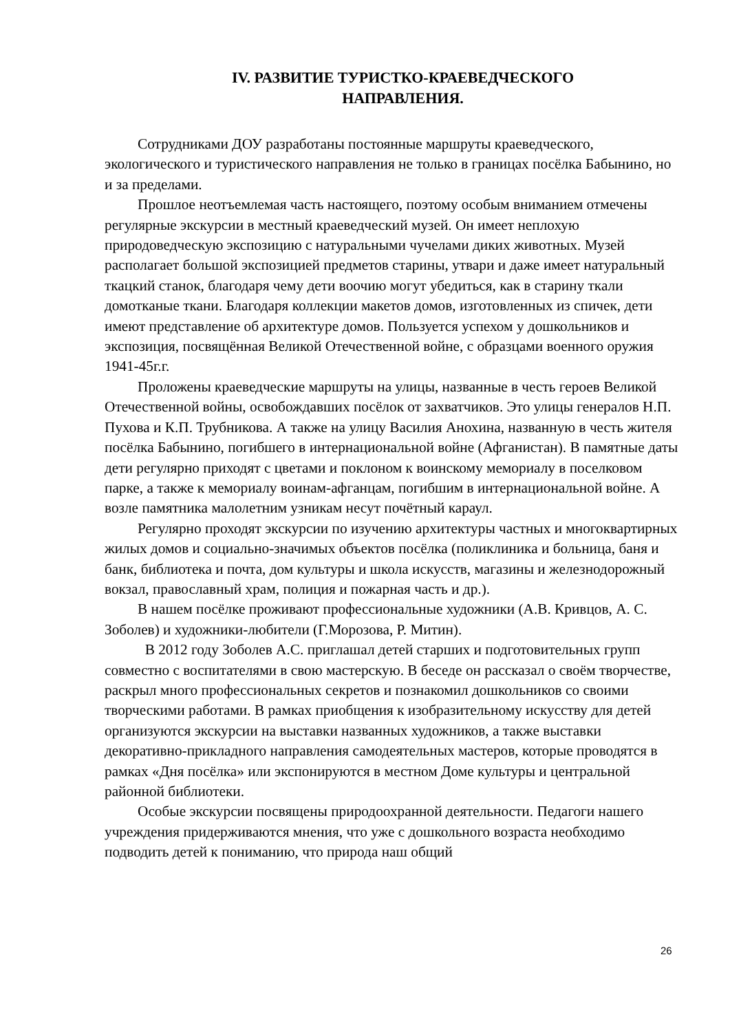IV. РАЗВИТИЕ ТУРИСТКО-КРАЕВЕДЧЕСКОГО
НАПРАВЛЕНИЯ.
Сотрудниками ДОУ разработаны постоянные маршруты краеведческого, экологического и туристического направления не только в границах посёлка Бабынино, но и за пределами.
Прошлое неотъемлемая часть настоящего, поэтому особым вниманием отмечены регулярные экскурсии в местный краеведческий музей. Он имеет неплохую природоведческую экспозицию с натуральными чучелами диких животных. Музей располагает большой экспозицией предметов старины, утвари и даже имеет натуральный ткацкий станок, благодаря чему дети воочию могут убедиться, как в старину ткали домотканые ткани. Благодаря коллекции макетов домов, изготовленных из спичек, дети имеют представление об архитектуре домов. Пользуется успехом у дошкольников и экспозиция, посвящённая Великой Отечественной войне, с образцами военного оружия 1941-45г.г.
Проложены краеведческие маршруты на улицы, названные в честь героев Великой Отечественной войны, освобождавших посёлок от захватчиков. Это улицы генералов Н.П. Пухова и К.П. Трубникова. А также на улицу Василия Анохина, названную в честь жителя посёлка Бабынино, погибшего в интернациональной войне (Афганистан). В памятные даты дети регулярно приходят с цветами и поклоном к воинскому мемориалу в поселковом парке, а также к мемориалу воинам-афганцам, погибшим в интернациональной войне. А возле памятника малолетним узникам несут почётный караул.
Регулярно проходят экскурсии по изучению архитектуры частных и многоквартирных жилых домов и социально-значимых объектов посёлка (поликлиника и больница, баня и банк, библиотека и почта, дом культуры и школа искусств, магазины и железнодорожный вокзал, православный храм, полиция и пожарная часть и др.).
В нашем посёлке проживают профессиональные художники (А.В. Кривцов, А. С. Зоболев) и художники-любители (Г.Морозова, Р. Митин).
В 2012 году Зоболев А.С. приглашал детей старших и подготовительных групп совместно с воспитателями в свою мастерскую. В беседе он рассказал о своём творчестве, раскрыл много профессиональных секретов и познакомил дошкольников со своими творческими работами. В рамках приобщения к изобразительному искусству для детей организуются экскурсии на выставки названных художников, а также выставки декоративно-прикладного направления самодеятельных мастеров, которые проводятся в рамках «Дня посёлка» или экспонируются в местном Доме культуры и центральной районной библиотеки.
Особые экскурсии посвящены природоохранной деятельности. Педагоги нашего учреждения придерживаются мнения, что уже с дошкольного возраста необходимо подводить детей к пониманию, что природа наш общий
26